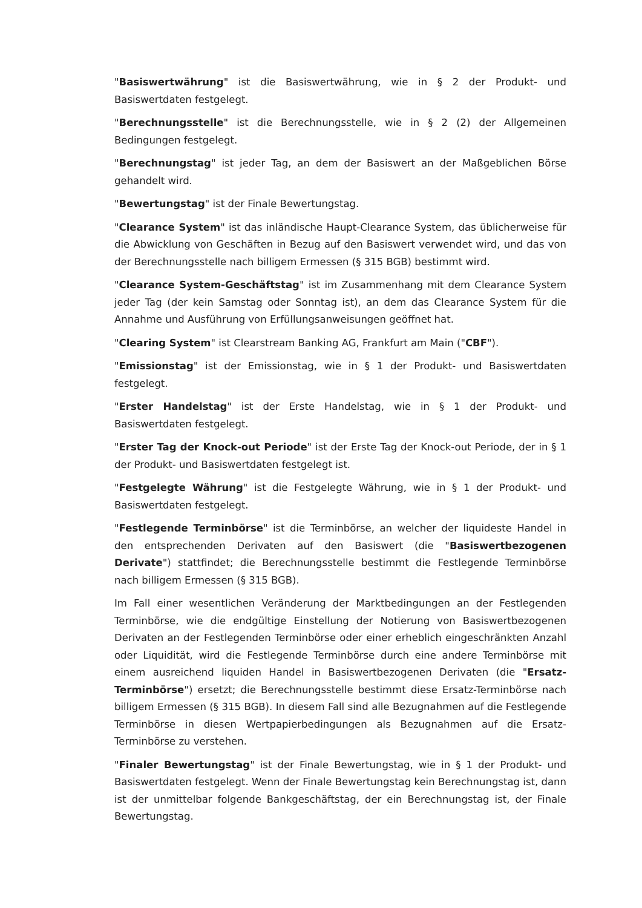"Basiswertwährung" ist die Basiswertwährung, wie in § 2 der Produkt- und Basiswertdaten festgelegt.
"Berechnungsstelle" ist die Berechnungsstelle, wie in § 2 (2) der Allgemeinen Bedingungen festgelegt.
"Berechnungstag" ist jeder Tag, an dem der Basiswert an der Maßgeblichen Börse gehandelt wird.
"Bewertungstag" ist der Finale Bewertungstag.
"Clearance System" ist das inländische Haupt-Clearance System, das üblicherweise für die Abwicklung von Geschäften in Bezug auf den Basiswert verwendet wird, und das von der Berechnungsstelle nach billigem Ermessen (§ 315 BGB) bestimmt wird.
"Clearance System-Geschäftstag" ist im Zusammenhang mit dem Clearance System jeder Tag (der kein Samstag oder Sonntag ist), an dem das Clearance System für die Annahme und Ausführung von Erfüllungsanweisungen geöffnet hat.
"Clearing System" ist Clearstream Banking AG, Frankfurt am Main ("CBF").
"Emissionstag" ist der Emissionstag, wie in § 1 der Produkt- und Basiswertdaten festgelegt.
"Erster Handelstag" ist der Erste Handelstag, wie in § 1 der Produkt- und Basiswertdaten festgelegt.
"Erster Tag der Knock-out Periode" ist der Erste Tag der Knock-out Periode, der in § 1 der Produkt- und Basiswertdaten festgelegt ist.
"Festgelegte Währung" ist die Festgelegte Währung, wie in § 1 der Produkt- und Basiswertdaten festgelegt.
"Festlegende Terminbörse" ist die Terminbörse, an welcher der liquideste Handel in den entsprechenden Derivaten auf den Basiswert (die "Basiswertbezogenen Derivate") stattfindet; die Berechnungsstelle bestimmt die Festlegende Terminbörse nach billigem Ermessen (§ 315 BGB).
Im Fall einer wesentlichen Veränderung der Marktbedingungen an der Festlegenden Terminbörse, wie die endgültige Einstellung der Notierung von Basiswertbezogenen Derivaten an der Festlegenden Terminbörse oder einer erheblich eingeschränkten Anzahl oder Liquidität, wird die Festlegende Terminbörse durch eine andere Terminbörse mit einem ausreichend liquiden Handel in Basiswertbezogenen Derivaten (die "Ersatz-Terminbörse") ersetzt; die Berechnungsstelle bestimmt diese Ersatz-Terminbörse nach billigem Ermessen (§ 315 BGB). In diesem Fall sind alle Bezugnahmen auf die Festlegende Terminbörse in diesen Wertpapierbedingungen als Bezugnahmen auf die Ersatz-Terminbörse zu verstehen.
"Finaler Bewertungstag" ist der Finale Bewertungstag, wie in § 1 der Produkt- und Basiswertdaten festgelegt. Wenn der Finale Bewertungstag kein Berechnungstag ist, dann ist der unmittelbar folgende Bankgeschäftstag, der ein Berechnungstag ist, der Finale Bewertungstag.